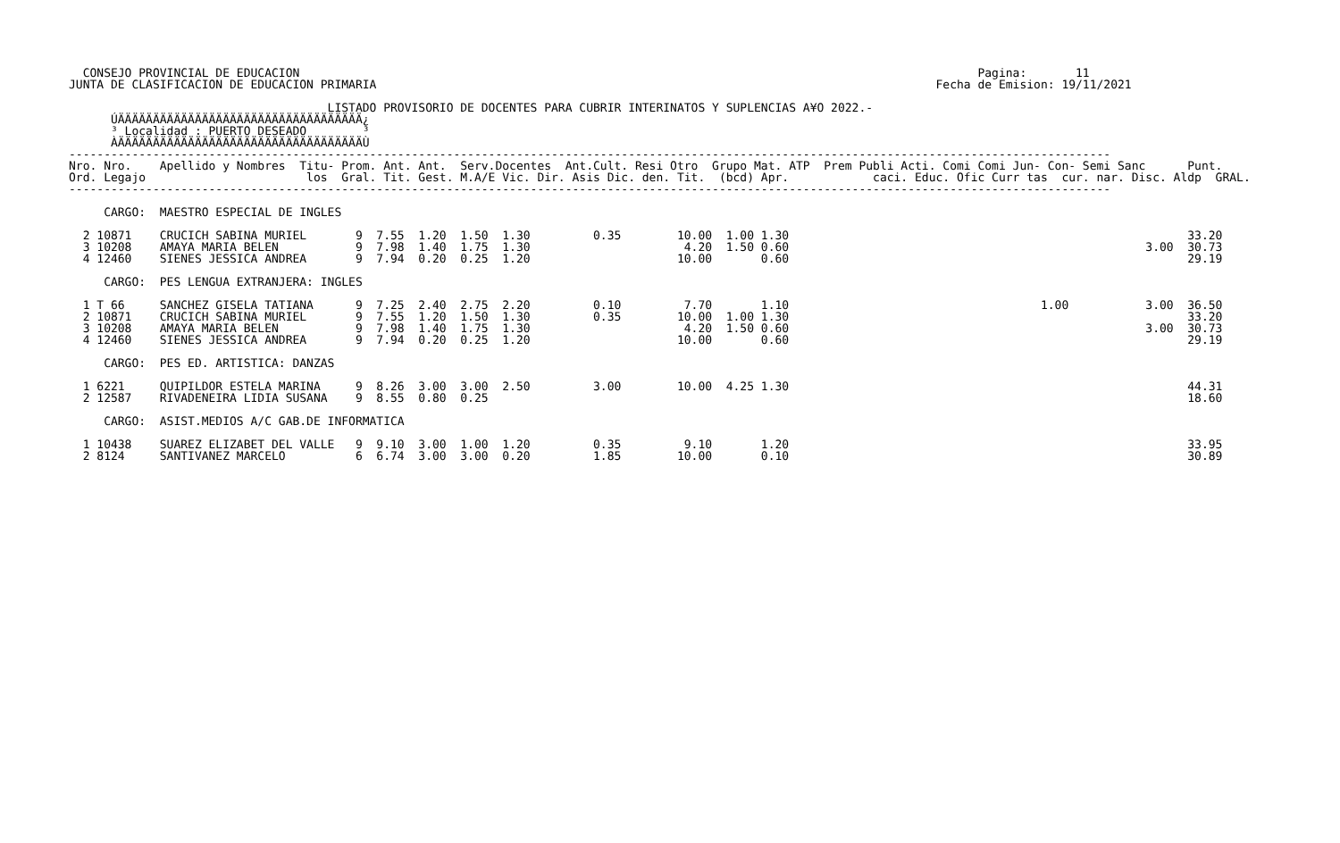CONSEJO PROVINCIAL DE EDUCACION                                                                                                 Pagina:       11
JUNTA DE CLASIFICACION DE EDUCACION PRIMARIA                                                                                Fecha de Emision: 19/11/2021

                                     LISTADO PROVISORIO DE DOCENTES PARA CUBRIR INTERINATOS Y SUPLENCIAS A¥O 2022.-
      ÚÄÄÄÄÄÄÄÄÄÄÄÄÄÄÄÄÄÄÄÄÄÄÄÄÄÄÄÄÄÄÄÄÄÄÄ¿
      ³ Localidad : PUERTO DESEADO        ³
      ÀÄÄÄÄÄÄÄÄÄÄÄÄÄÄÄÄÄÄÄÄÄÄÄÄÄÄÄÄÄÄÄÄÄÄÄÙ
-----------------------------------------------------------------------------------------------------------------------------------------------------
Nro. Nro.    Apellido y Nombres  Titu- Prom. Ant. Ant.  Serv.Docentes  Ant.Cult. Resi Otro  Grupo Mat. ATP  Prem Publi Acti. Comi Comi Jun- Con- Semi Sanc      Punt.
Ord. Legajo                       los  Gral. Tit. Gest. M.A/E Vic. Dir. Asis Dic. den. Tit.  (bcd) Apr.            caci. Educ. Ofic Curr tas  cur. nar. Disc. Aldp  GRAL.
-----------------------------------------------------------------------------------------------------------------------------------------------------

     CARGO:  MAESTRO ESPECIAL DE INGLES

  2 10871    CRUCICH SABINA MURIEL       9  7.55  1.20  1.50  1.30         0.35        10.00  1.00 1.30                                                         33.20
  3 10208    AMAYA MARIA BELEN           9  7.98  1.40  1.75  1.30                      4.20  1.50 0.60                                                   3.00  30.73
  4 12460    SIENES JESSICA ANDREA       9  7.94  0.20  0.25  1.20                     10.00       0.60                                                         29.19

     CARGO:  PES LENGUA EXTRANJERA: INGLES

  1 T 66     SANCHEZ GISELA TATIANA      9  7.25  2.40  2.75  2.20         0.10         7.70       1.10                                    1.00           3.00  36.50
  2 10871    CRUCICH SABINA MURIEL       9  7.55  1.20  1.50  1.30         0.35        10.00  1.00 1.30                                                         33.20
  3 10208    AMAYA MARIA BELEN           9  7.98  1.40  1.75  1.30                      4.20  1.50 0.60                                                   3.00  30.73
  4 12460    SIENES JESSICA ANDREA       9  7.94  0.20  0.25  1.20                     10.00       0.60                                                         29.19

     CARGO:  PES ED. ARTISTICA: DANZAS

  1 6221     QUIPILDOR ESTELA MARINA     9  8.26  3.00  3.00  2.50         3.00        10.00  4.25 1.30                                                         44.31
  2 12587    RIVADENEIRA LIDIA SUSANA    9  8.55  0.80  0.25                                                                                                    18.60

     CARGO:  ASIST.MEDIOS A/C GAB.DE INFORMATICA

  1 10438    SUAREZ ELIZABET DEL VALLE   9  9.10  3.00  1.00  1.20         0.35         9.10       1.20                                                         33.95
  2 8124     SANTIVANEZ MARCELO          6  6.74  3.00  3.00  0.20         1.85        10.00       0.10                                                         30.89